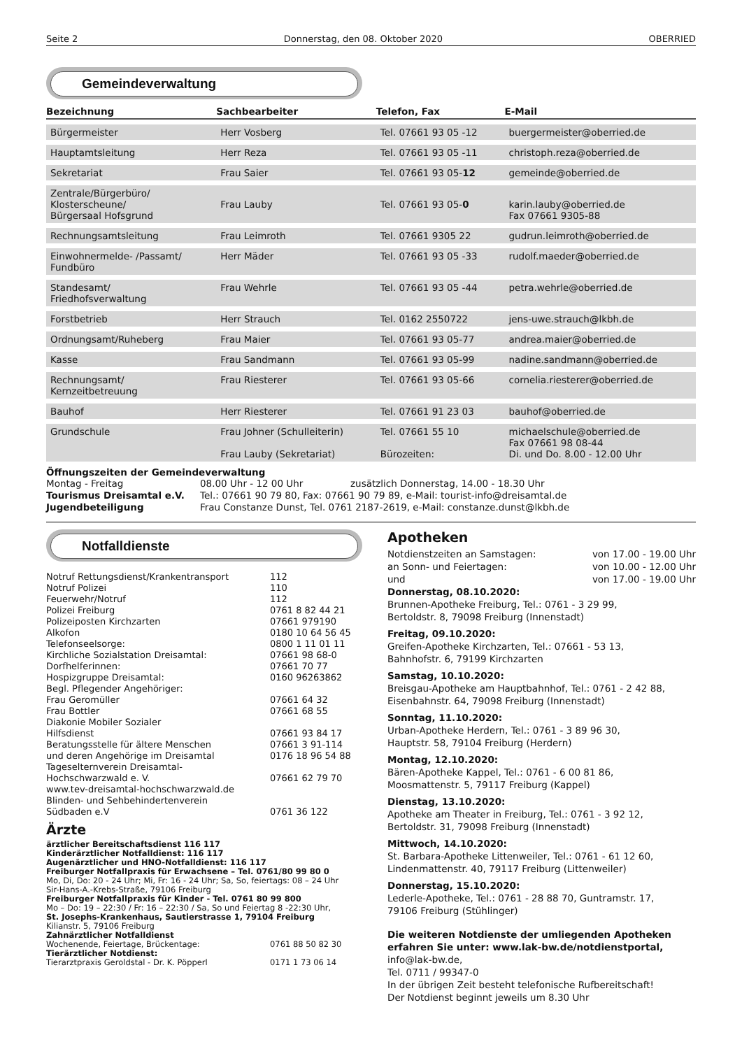Seite 2 Donnerstag, den 08. Oktober 2020 OBERRIED
Gemeindeverwaltung
| Bezeichnung | Sachbearbeiter | Telefon, Fax | E-Mail |
| --- | --- | --- | --- |
| Bürgermeister | Herr Vosberg | Tel. 07661 93 05 -12 | buergermeister@oberried.de |
| Hauptamtsleitung | Herr Reza | Tel. 07661 93 05 -11 | christoph.reza@oberried.de |
| Sekretariat | Frau Saier | Tel. 07661 93 05- 12 | gemeinde@oberried.de |
| Zentrale/Bürgerbüro/ Klosterscheune/ Bürgersaal Hofsgrund | Frau Lauby | Tel. 07661 93 05- 0 | karin.lauby@oberried.de Fax 07661 9305-88 |
| Rechnungsamtsleitung | Frau Leimroth | Tel. 07661 9305 22 | gudrun.leimroth@oberried.de |
| Einwohnermelde- /Passamt/ Fundbüro | Herr Mäder | Tel. 07661 93 05 -33 | rudolf.maeder@oberried.de |
| Standesamt/ Friedhofsverwaltung | Frau Wehrle | Tel. 07661 93 05 -44 | petra.wehrle@oberried.de |
| Forstbetrieb | Herr Strauch | Tel. 0162 2550722 | jens-uwe.strauch@lkbh.de |
| Ordnungsamt/Ruheberg | Frau Maier | Tel. 07661 93 05-77 | andrea.maier@oberried.de |
| Kasse | Frau Sandmann | Tel. 07661 93 05-99 | nadine.sandmann@oberried.de |
| Rechnungsamt/ Kernzeitbetreuung | Frau Riesterer | Tel. 07661 93 05-66 | cornelia.riesterer@oberried.de |
| Bauhof | Herr Riesterer | Tel. 07661 91 23 03 | bauhof@oberried.de |
| Grundschule | Frau Johner (Schulleiterin) Frau Lauby (Sekretariat) | Tel. 07661 55 10 Bürozeiten: | michaelschule@oberried.de Fax 07661 98 08-44 Di. und Do. 8.00 - 12.00 Uhr |
Öffnungszeiten der Gemeindeverwaltung
Montag - Freitag 08.00 Uhr - 12 00 Uhr zusätzlich Donnerstag, 14.00 - 18.30 Uhr Tourismus Dreisamtal e.V. Tel.: 07661 90 79 80, Fax: 07661 90 79 89, e-Mail: tourist-info@dreisamtal.de Jugendbeteiligung Frau Constanze Dunst, Tel. 0761 2187-2619, e-Mail: constanze.dunst@lkbh.de
Notfalldienste
Notruf Rettungsdienst/Krankentransport 112 Notruf Polizei 110 Feuerwehr/Notruf 112 Polizei Freiburg 0761 8 82 44 21 Polizeiposten Kirchzarten 07661 979190 Alkofon 0180 10 64 56 45 Telefonseelsorge: 0800 1 11 01 11 Kirchliche Sozialstation Dreisamtal: 07661 98 68-0 Dorfhelferinnen: 07661 70 77 Hospizgruppe Dreisamtal: 0160 96263862 Begl. Pflegender Angehöriger: Frau Geromüller 07661 64 32 Frau Bottler 07661 68 55 Diakonie Mobiler Sozialer
Hilfsdienst
07661 93 84 17 Beratungsstelle für ältere Menschen
und deren Angehörige im Dreisamtal 07661 3 91-114
0176 18 96 54 88 Tageselternverein Dreisamtal-
Hochschwarzwald e. V.
www.tev-dreisamtal-hochschwarzwald.de
07661 62 79 70 Blinden- und Sehbehindertenverein
Südbaden e.V
0761 36 122
Ärzte
ärztlicher Bereitschaftsdienst 116 117
Kinderärztlicher Notfalldienst: 116 117
Augenärztlicher und HNO-Notfalldienst: 116 117
Freiburger Notfallpraxis für Erwachsene – Tel. 0761/80 99 80 0
Mo, Di, Do: 20 - 24 Uhr; Mi, Fr: 16 - 24 Uhr; Sa, So, feiertags: 08 – 24 Uhr
Sir-Hans-A.-Krebs-Straße, 79106 Freiburg
Freiburger Notfallpraxis für Kinder - Tel. 0761 80 99 800
Mo – Do: 19 – 22:30 / Fr: 16 – 22:30 / Sa, So und Feiertag 8 -22:30 Uhr,
St. Josephs-Krankenhaus, Sautierstrasse 1, 79104 Freiburg
Kilianstr. 5, 79106 Freiburg
Zahnärztlicher Notfalldienst
Wochenende, Feiertage, Brückentage: 0761 88 50 82 30
Tierärztlicher Notdienst:
Tierarztpraxis Geroldstal - Dr. K. Pöpperl 0171 1 73 06 14
Apotheken
Notdienstzeiten an Samstagen: von 17.00 - 19.00 Uhr an Sonn- und Feiertagen: von 10.00 - 12.00 Uhr und von 17.00 - 19.00 Uhr
Donnerstag, 08.10.2020:
Brunnen-Apotheke Freiburg, Tel.: 0761 - 3 29 99,
Bertoldstr. 8, 79098 Freiburg (Innenstadt)
Freitag, 09.10.2020:
Greifen-Apotheke Kirchzarten, Tel.: 07661 - 53 13,
Bahnhofstr. 6, 79199 Kirchzarten
Samstag, 10.10.2020:
Breisgau-Apotheke am Hauptbahnhof, Tel.: 0761 - 2 42 88,
Eisenbahnstr. 64, 79098 Freiburg (Innenstadt)
Sonntag, 11.10.2020:
Urban-Apotheke Herdern, Tel.: 0761 - 3 89 96 30,
Hauptstr. 58, 79104 Freiburg (Herdern)
Montag, 12.10.2020:
Bären-Apotheke Kappel, Tel.: 0761 - 6 00 81 86,
Moosmattenstr. 5, 79117 Freiburg (Kappel)
Dienstag, 13.10.2020:
Apotheke am Theater in Freiburg, Tel.: 0761 - 3 92 12,
Bertoldstr. 31, 79098 Freiburg (Innenstadt)
Mittwoch, 14.10.2020:
St. Barbara-Apotheke Littenweiler, Tel.: 0761 - 61 12 60,
Lindenmattenstr. 40, 79117 Freiburg (Littenweiler)
Donnerstag, 15.10.2020:
Lederle-Apotheke, Tel.: 0761 - 28 88 70, Guntramstr. 17,
79106 Freiburg (Stühlinger)
Die weiteren Notdienste der umliegenden Apotheken erfahren Sie unter: www.lak-bw.de/notdienstportal, info@lak-bw.de,
Tel. 0711 / 99347-0
In der übrigen Zeit besteht telefonische Rufbereitschaft!
Der Notdienst beginnt jeweils um 8.30 Uhr